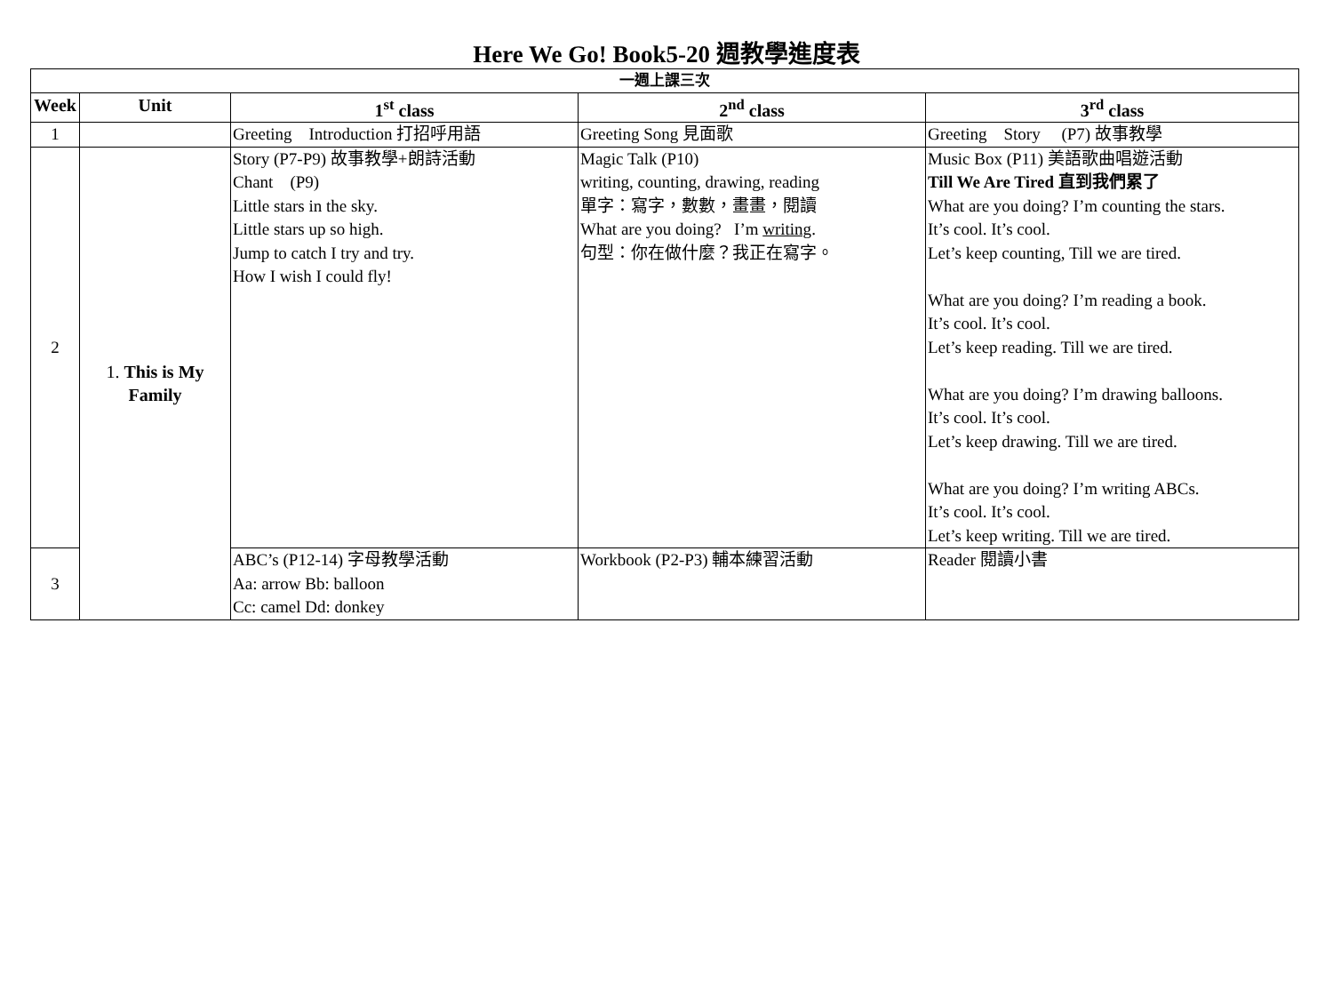Here We Go! Book5-20 週教學進度表
| 一週上課三次 | | | | |
| Week | Unit | 1<sup>st</sup> class | 2<sup>nd</sup> class | 3<sup>rd</sup> class |
| 1 | | Greeting Introduction 打招呼用語 | Greeting Song 見面歌 | Greeting Story (P7) 故事教學 |
| 2 | 1. This is My Family | Story (P7-P9) 故事教學+朗詩活動 Chant (P9) Little stars in the sky. Little stars up so high. Jump to catch I try and try. How I wish I could fly! | Magic Talk (P10) writing, counting, drawing, reading 單字：寫字，數數，畫畫，閱讀 What are you doing? I’m writing . 句型：你在做什麼？我正在寫字。 | Music Box (P11) 美語歌曲唱遊活動 Till We Are Tired 直到我們累了 What are you doing? I’m counting the stars. It’s cool. It’s cool. Let’s keep counting, Till we are tired. What are you doing? I’m reading a book. It’s cool. It’s cool. Let’s keep reading. Till we are tired. What are you doing? I’m drawing balloons. It’s cool. It’s cool. Let’s keep drawing. Till we are tired. What are you doing? I’m writing ABCs. It’s cool. It’s cool. Let’s keep writing. Till we are tired. |
| 3 | | ABC’s (P12-14) 字母教學活動 Aa: arrow Bb: balloon Cc: camel Dd: donkey | Workbook (P2-P3) 輔本練習活動 | Reader 閱讀小書 |